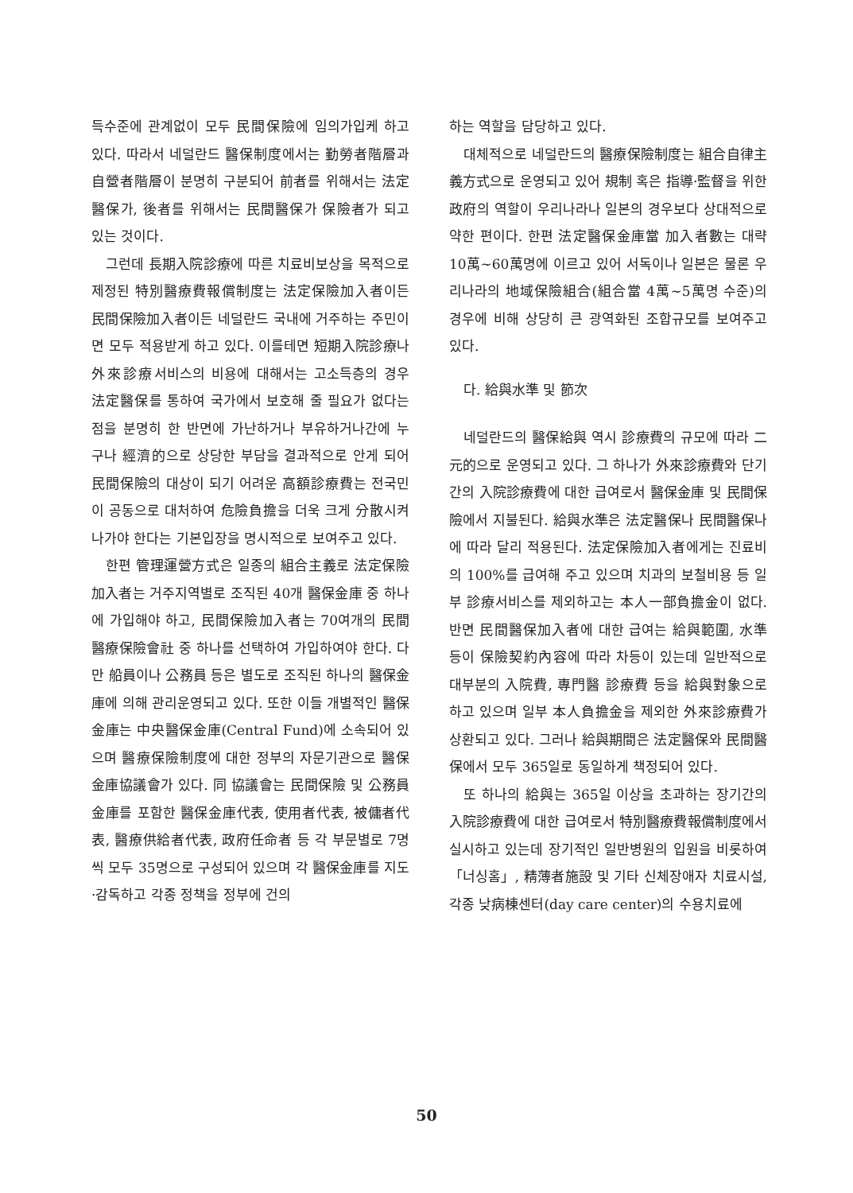득수준에 관계없이 모두 民間保險에 임의가입케 하고 있다. 따라서 네덜란드 醫保制度에서는 勤勞者階層과 自營者階層이 분명히 구분되어 前者를 위해서는 法定醫保가, 後者를 위해서는 民間醫保가 保險者가 되고 있는 것이다.
그런데 長期入院診療에 따른 치료비보상을 목적으로 제정된 特別醫療費報償制度는 法定保險加入者이든 民間保險加入者이든 네덜란드 국내에 거주하는 주민이면 모두 적용받게 하고 있다. 이를테면 短期入院診療나 外來診療서비스의 비용에 대해서는 고소득층의 경우 法定醫保를 통하여 국가에서 보호해 줄 필요가 없다는 점을 분명히 한 반면에 가난하거나 부유하거나간에 누구나 經濟的으로 상당한 부담을 결과적으로 안게 되어 民間保險의 대상이 되기 어려운 高額診療費는 전국민이 공동으로 대처하여 危險負擔을 더욱 크게 分散시켜 나가야 한다는 기본입장을 명시적으로 보여주고 있다.
한편 管理運營方式은 일종의 組合主義로 法定保險加入者는 거주지역별로 조직된 40개 醫保金庫 중 하나에 가입해야 하고, 民間保險加入者는 70여개의 民間醫療保險會社 중 하나를 선택하여 가입하여야 한다. 다만 船員이나 公務員 등은 별도로 조직된 하나의 醫保金庫에 의해 관리운영되고 있다. 또한 이들 개별적인 醫保金庫는 中央醫保金庫(Central Fund)에 소속되어 있으며 醫療保險制度에 대한 정부의 자문기관으로 醫保金庫協議會가 있다. 同 協議會는 民間保險 및 公務員金庫를 포함한 醫保金庫代表, 使用者代表, 被傭者代表, 醫療供給者代表, 政府任命者 등 각 부문별로 7명씩 모두 35명으로 구성되어 있으며 각 醫保金庫를 지도·감독하고 각종 정책을 정부에 건의
하는 역할을 담당하고 있다.
대체적으로 네덜란드의 醫療保險制度는 組合自律主義方式으로 운영되고 있어 規制 혹은 指導·監督을 위한 政府의 역할이 우리나라나 일본의 경우보다 상대적으로 약한 편이다. 한편 法定醫保金庫當 加入者數는 대략 10萬~60萬명에 이르고 있어 서독이나 일본은 물론 우리나라의 地域保險組合(組合當 4萬~5萬명 수준)의 경우에 비해 상당히 큰 광역화된 조합규모를 보여주고 있다.
다. 給與水準 및 節次
네덜란드의 醫保給與 역시 診療費의 규모에 따라 二元的으로 운영되고 있다. 그 하나가 外來診療費와 단기간의 入院診療費에 대한 급여로서 醫保金庫 및 民間保險에서 지불된다. 給與水準은 法定醫保나 民間醫保나에 따라 달리 적용된다. 法定保險加入者에게는 진료비의 100%를 급여해 주고 있으며 치과의 보철비용 등 일부 診療서비스를 제외하고는 本人一部負擔金이 없다. 반면 民間醫保加入者에 대한 급여는 給與範圍, 水準 등이 保險契約內容에 따라 차등이 있는데 일반적으로 대부분의 入院費, 專門醫 診療費 등을 給與對象으로 하고 있으며 일부 本人負擔金을 제외한 外來診療費가 상환되고 있다. 그러나 給與期間은 法定醫保와 民間醫保에서 모두 365일로 동일하게 책정되어 있다.
또 하나의 給與는 365일 이상을 초과하는 장기간의 入院診療費에 대한 급여로서 特別醫療費報償制度에서 실시하고 있는데 장기적인 일반병원의 입원을 비롯하여 「너싱홈」, 精薄者施設 및 기타 신체장애자 치료시설, 각종 낮病棟센터(day care center)의 수용치료에
50